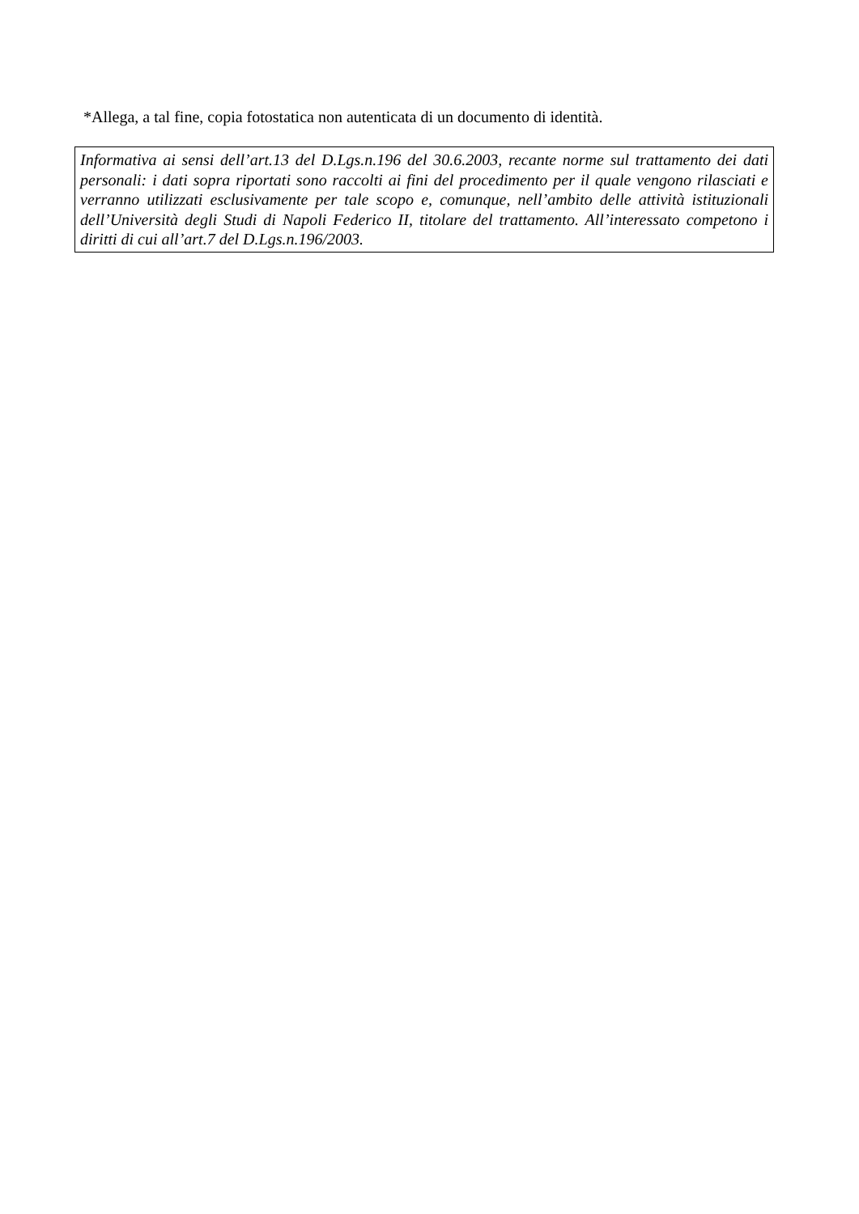*Allega, a tal fine, copia fotostatica non autenticata di un documento di identità.
Informativa ai sensi dell’art.13 del D.Lgs.n.196 del 30.6.2003, recante norme sul trattamento dei dati personali: i dati sopra riportati sono raccolti ai fini del procedimento per il quale vengono rilasciati e verranno utilizzati esclusivamente per tale scopo e, comunque, nell’ambito delle attività istituzionali dell’Università degli Studi di Napoli Federico II, titolare del trattamento. All’interessato competono i diritti di cui all’art.7 del D.Lgs.n.196/2003.